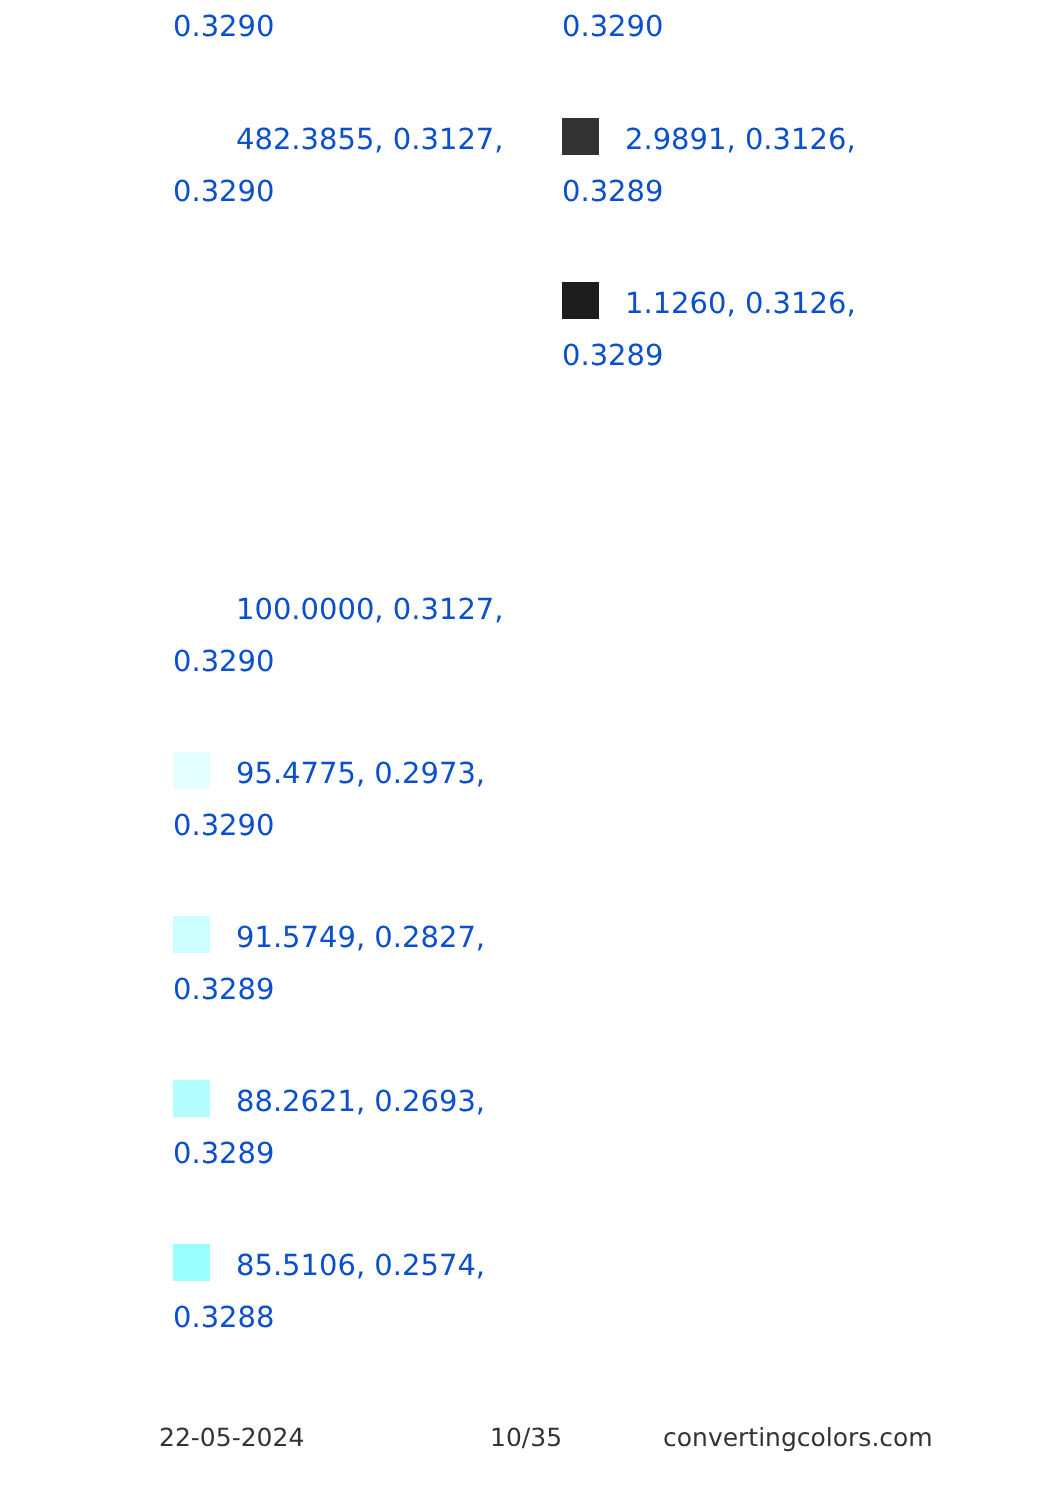0.3290 0.3290
482.3855, 0.3127, 0.3290
2.9891, 0.3126, 0.3289
1.1260, 0.3126, 0.3289
100.0000, 0.3127, 0.3290
95.4775, 0.2973, 0.3290
91.5749, 0.2827, 0.3289
88.2621, 0.2693, 0.3289
85.5106, 0.2574, 0.3288
22-05-2024 10/35 convertingcolors.com